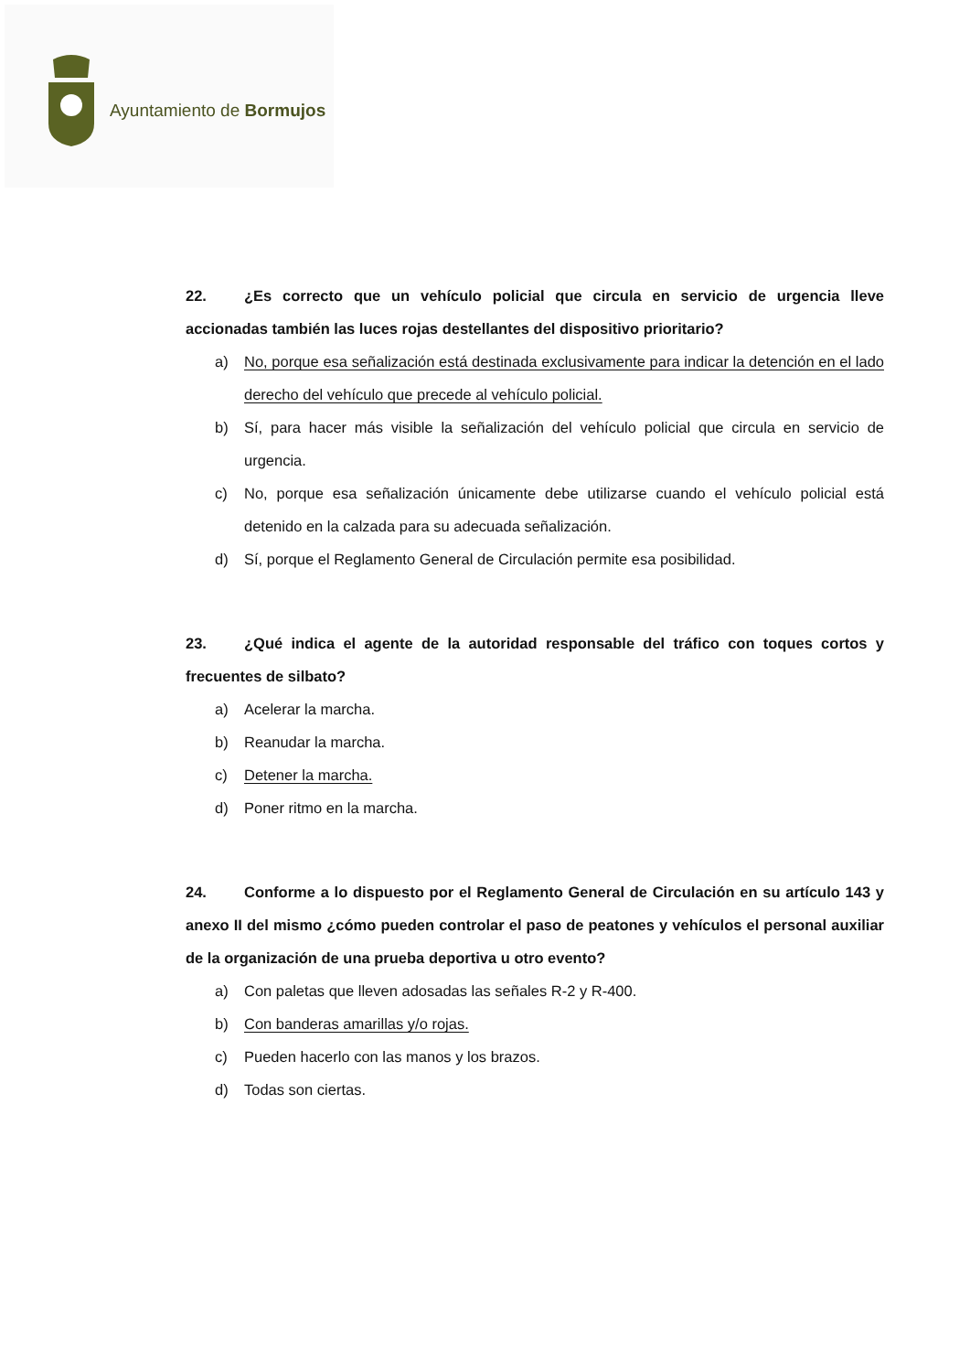Ayuntamiento de Bormujos
22. ¿Es correcto que un vehículo policial que circula en servicio de urgencia lleve accionadas también las luces rojas destellantes del dispositivo prioritario?
a) No, porque esa señalización está destinada exclusivamente para indicar la detención en el lado derecho del vehículo que precede al vehículo policial.
b) Sí, para hacer más visible la señalización del vehículo policial que circula en servicio de urgencia.
c) No, porque esa señalización únicamente debe utilizarse cuando el vehículo policial está detenido en la calzada para su adecuada señalización.
d) Sí, porque el Reglamento General de Circulación permite esa posibilidad.
23. ¿Qué indica el agente de la autoridad responsable del tráfico con toques cortos y frecuentes de silbato?
a) Acelerar la marcha.
b) Reanudar la marcha.
c) Detener la marcha.
d) Poner ritmo en la marcha.
24. Conforme a lo dispuesto por el Reglamento General de Circulación en su artículo 143 y anexo II del mismo ¿cómo pueden controlar el paso de peatones y vehículos el personal auxiliar de la organización de una prueba deportiva u otro evento?
a) Con paletas que lleven adosadas las señales R-2 y R-400.
b) Con banderas amarillas y/o rojas.
c) Pueden hacerlo con las manos y los brazos.
d) Todas son ciertas.